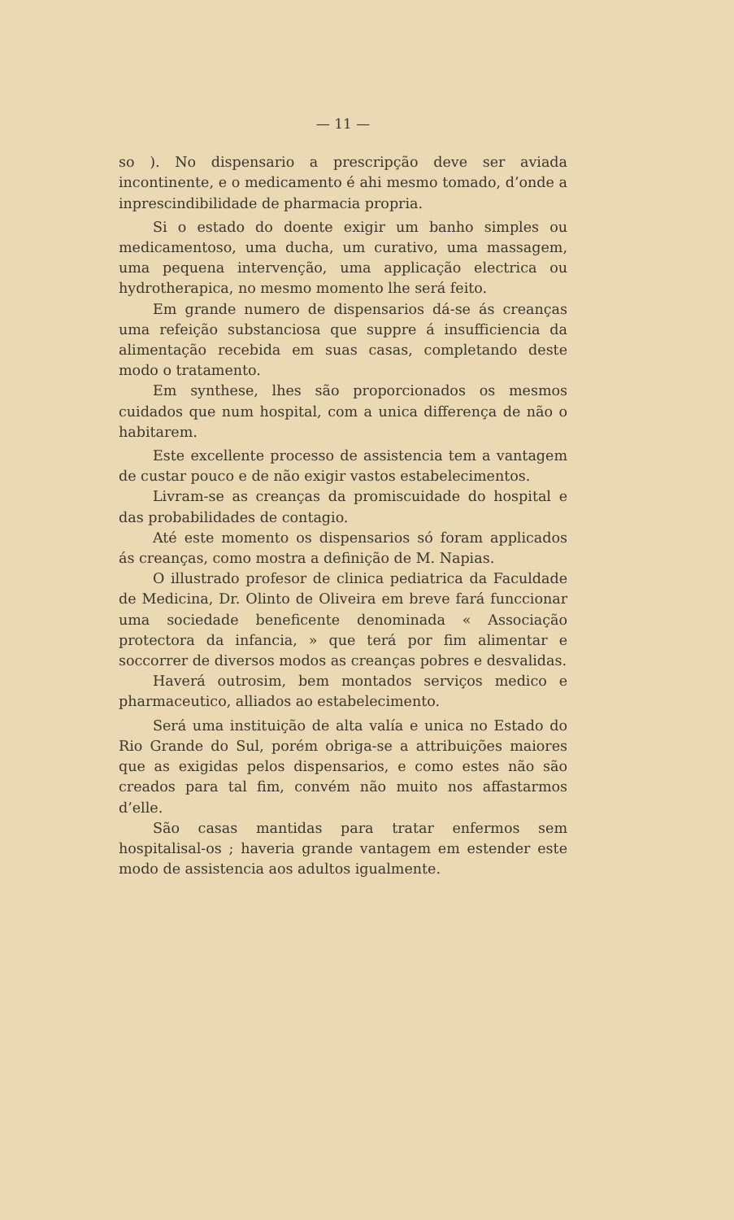— 11 —
so ). No dispensario a prescripção deve ser aviada incontinente, e o medicamento é ahi mesmo tomado, d’onde a inprescindibilidade de pharmacia propria.
Si o estado do doente exigir um banho simples ou medicamentoso, uma ducha, um curativo, uma massagem, uma pequena intervenção, uma applicação electrica ou hydrotherapica, no mesmo momento lhe será feito.
Em grande numero de dispensarios dá-se ás creanças uma refeição substanciosa que suppre á insufficiencia da alimentação recebida em suas casas, completando deste modo o tratamento.
Em synthese, lhes são proporcionados os mesmos cuidados que num hospital, com a unica differença de não o habitarem.
Este excellente processo de assistencia tem a vantagem de custar pouco e de não exigir vastos estabelecimentos.
Livram-se as creanças da promiscuidade do hospital e das probabilidades de contagio.
Até este momento os dispensarios só foram applicados ás creanças, como mostra a definição de M. Napias.
O illustrado profesor de clinica pediatrica da Faculdade de Medicina, Dr. Olinto de Oliveira em breve fará funccionar uma sociedade beneficente denominada « Associação protectora da infancia, » que terá por fim alimentar e soccorrer de diversos modos as creanças pobres e desvalidas.
Haverá outrosim, bem montados serviços medico e pharmaceutico, alliados ao estabelecimento.
Será uma instituição de alta valía e unica no Estado do Rio Grande do Sul, porém obriga-se a attribuições maiores que as exigidas pelos dispensarios, e como estes não são creados para tal fim, convém não muito nos affastarmos d’elle.
São casas mantidas para tratar enfermos sem hospitalisal-os ; haveria grande vantagem em estender este modo de assistencia aos adultos igualmente.